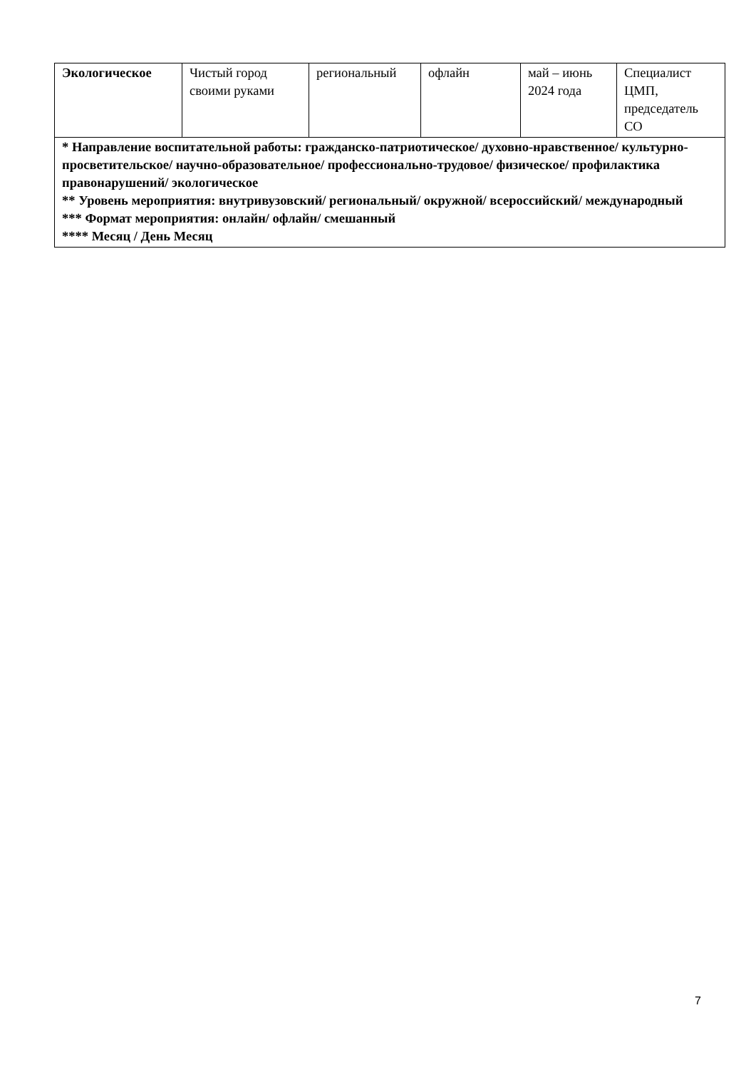| Экологическое | Чистый город своими руками | региональный | офлайн | май – июнь 2024 года | Специалист ЦМП, председатель СО |
| * Направление воспитательной работы: гражданско-патриотическое/ духовно-нравственное/ культурно-просветительское/ научно-образовательное/ профессионально-трудовое/ физическое/ профилактика правонарушений/ экологическое ** Уровень мероприятия: внутривузовский/ региональный/ окружной/ всероссийский/ международный *** Формат мероприятия: онлайн/ офлайн/ смешанный **** Месяц / День Месяц | | | | | |
7